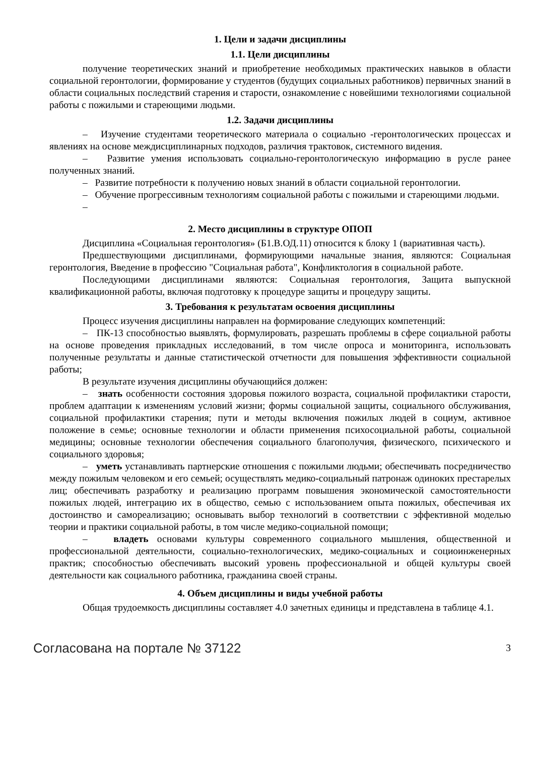1. Цели и задачи дисциплины
1.1. Цели дисциплины
получение теоретических знаний и приобретение необходимых практических навыков в области социальной геронтологии, формирование у студентов (будущих социальных работников) первичных знаний в области социальных последствий старения и старости, ознакомление с новейшими технологиями социальной работы с пожилыми и стареющими людьми.
1.2. Задачи дисциплины
– Изучение студентами теоретического материала о социально -геронтологических процессах и явлениях на основе междисциплинарных подходов, различия трактовок, системного видения.
– Развитие умения использовать социально-геронтологическую информацию в русле ранее полученных знаний.
– Развитие потребности к получению новых знаний в области социальной геронтологии.
– Обучение прогрессивным технологиям социальной работы с пожилыми и стареющими людьми.
–
2. Место дисциплины в структуре ОПОП
Дисциплина «Социальная геронтология» (Б1.В.ОД.11) относится к блоку 1 (вариативная часть).
Предшествующими дисциплинами, формирующими начальные знания, являются: Социальная геронтология, Введение в профессию "Социальная работа", Конфликтология в социальной работе.
Последующими дисциплинами являются: Социальная геронтология, Защита выпускной квалификационной работы, включая подготовку к процедуре защиты и процедуру защиты.
3. Требования к результатам освоения дисциплины
Процесс изучения дисциплины направлен на формирование следующих компетенций:
– ПК-13 способностью выявлять, формулировать, разрешать проблемы в сфере социальной работы на основе проведения прикладных исследований, в том числе опроса и мониторинга, использовать полученные результаты и данные статистической отчетности для повышения эффективности социальной работы;
В результате изучения дисциплины обучающийся должен:
– знать особенности состояния здоровья пожилого возраста, социальной профилактики старости, проблем адаптации к изменениям условий жизни; формы социальной защиты, социального обслуживания, социальной профилактики старения; пути и методы включения пожилых людей в социум, активное положение в семье; основные технологии и области применения психосоциальной работы, социальной медицины; основные технологии обеспечения социального благополучия, физического, психического и социального здоровья;
– уметь устанавливать партнерские отношения с пожилыми людьми; обеспечивать посредничество между пожилым человеком и его семьей; осуществлять медико-социальный патронаж одиноких престарелых лиц; обеспечивать разработку и реализацию программ повышения экономической самостоятельности пожилых людей, интеграцию их в общество, семью с использованием опыта пожилых, обеспечивая их достоинство и самореализацию; основывать выбор технологий в соответствии с эффективной моделью теории и практики социальной работы, в том числе медико-социальной помощи;
– владеть основами культуры современного социального мышления, общественной и профессиональной деятельности, социально-технологических, медико-социальных и социоинженерных практик; способностью обеспечивать высокий уровень профессиональной и общей культуры своей деятельности как социального работника, гражданина своей страны.
4. Объем дисциплины и виды учебной работы
Общая трудоемкость дисциплины составляет 4.0 зачетных единицы и представлена в таблице 4.1.
Согласована на портале № 37122 3